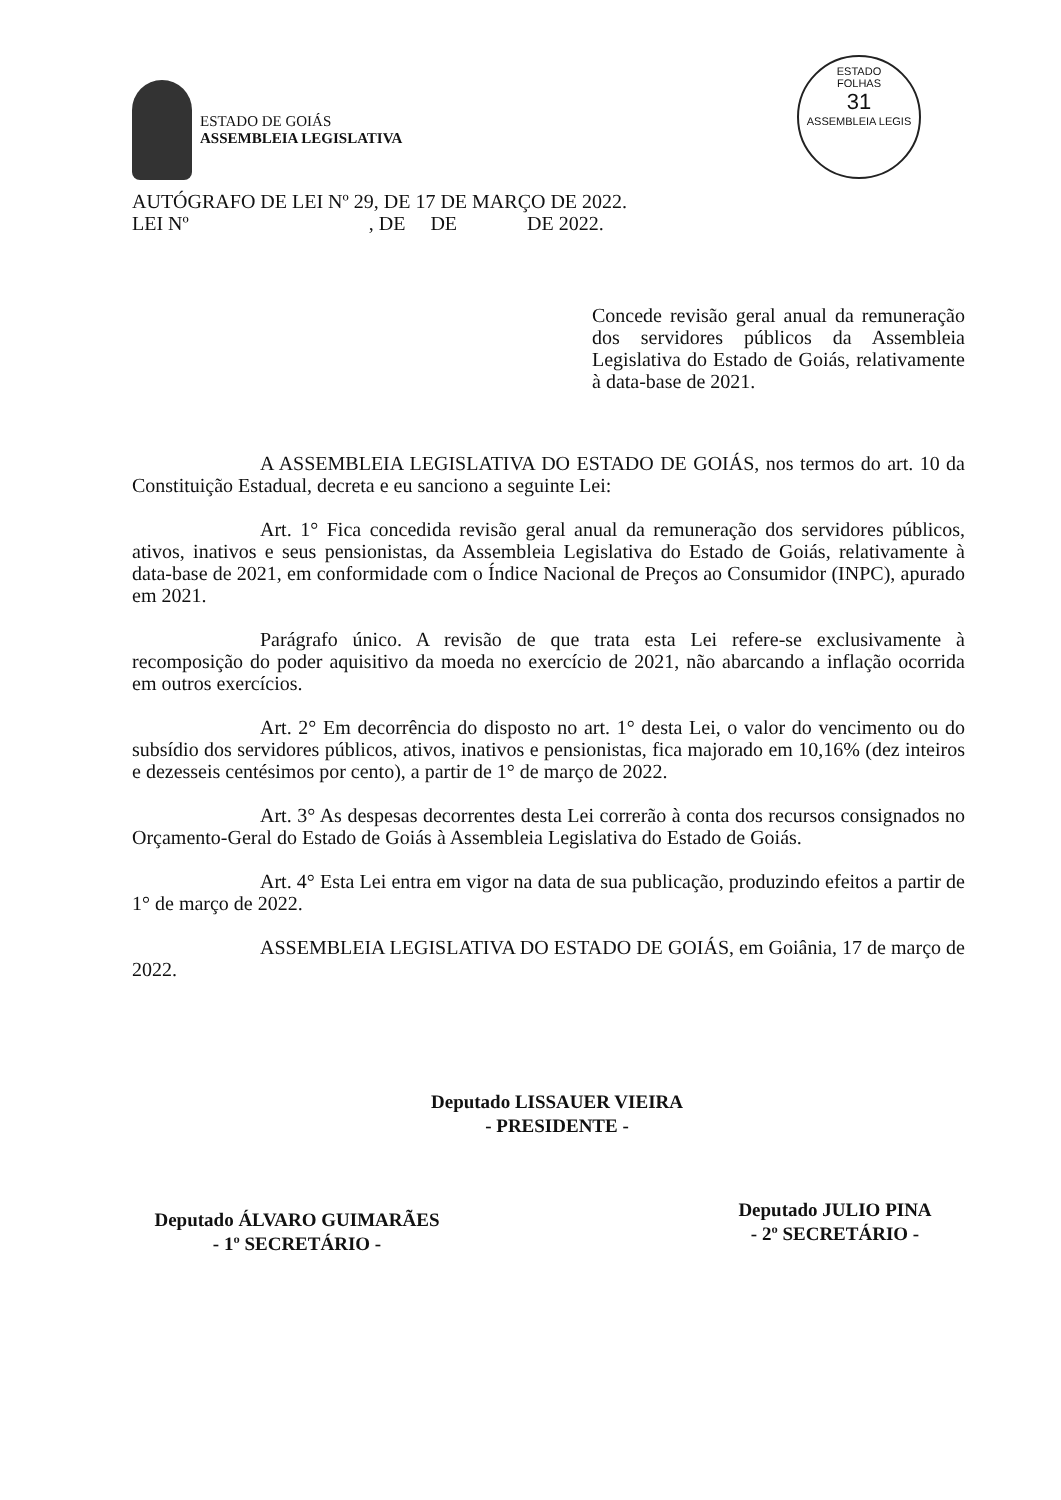ESTADO DE GOIÁS
ASSEMBLEIA LEGISLATIVA
ESTADO
FOLHAS
31
ASSEMBLEIA LEGIS
AUTÓGRAFO DE LEI Nº 29, DE 17 DE MARÇO DE 2022.
LEI Nº , DE DE DE 2022.
Concede revisão geral anual da remuneração dos servidores públicos da Assembleia Legislativa do Estado de Goiás, relativamente à data-base de 2021.
A ASSEMBLEIA LEGISLATIVA DO ESTADO DE GOIÁS, nos termos do art. 10 da Constituição Estadual, decreta e eu sanciono a seguinte Lei:
Art. 1° Fica concedida revisão geral anual da remuneração dos servidores públicos, ativos, inativos e seus pensionistas, da Assembleia Legislativa do Estado de Goiás, relativamente à data-base de 2021, em conformidade com o Índice Nacional de Preços ao Consumidor (INPC), apurado em 2021.
Parágrafo único. A revisão de que trata esta Lei refere-se exclusivamente à recomposição do poder aquisitivo da moeda no exercício de 2021, não abarcando a inflação ocorrida em outros exercícios.
Art. 2° Em decorrência do disposto no art. 1° desta Lei, o valor do vencimento ou do subsídio dos servidores públicos, ativos, inativos e pensionistas, fica majorado em 10,16% (dez inteiros e dezesseis centésimos por cento), a partir de 1° de março de 2022.
Art. 3° As despesas decorrentes desta Lei correrão à conta dos recursos consignados no Orçamento-Geral do Estado de Goiás à Assembleia Legislativa do Estado de Goiás.
Art. 4° Esta Lei entra em vigor na data de sua publicação, produzindo efeitos a partir de 1° de março de 2022.
ASSEMBLEIA LEGISLATIVA DO ESTADO DE GOIÁS, em Goiânia, 17 de março de 2022.
Deputado LISSAUER VIEIRA
- PRESIDENTE -
Deputado ÁLVARO GUIMARÃES
- 1º SECRETÁRIO -
Deputado JULIO PINA
- 2º SECRETÁRIO -